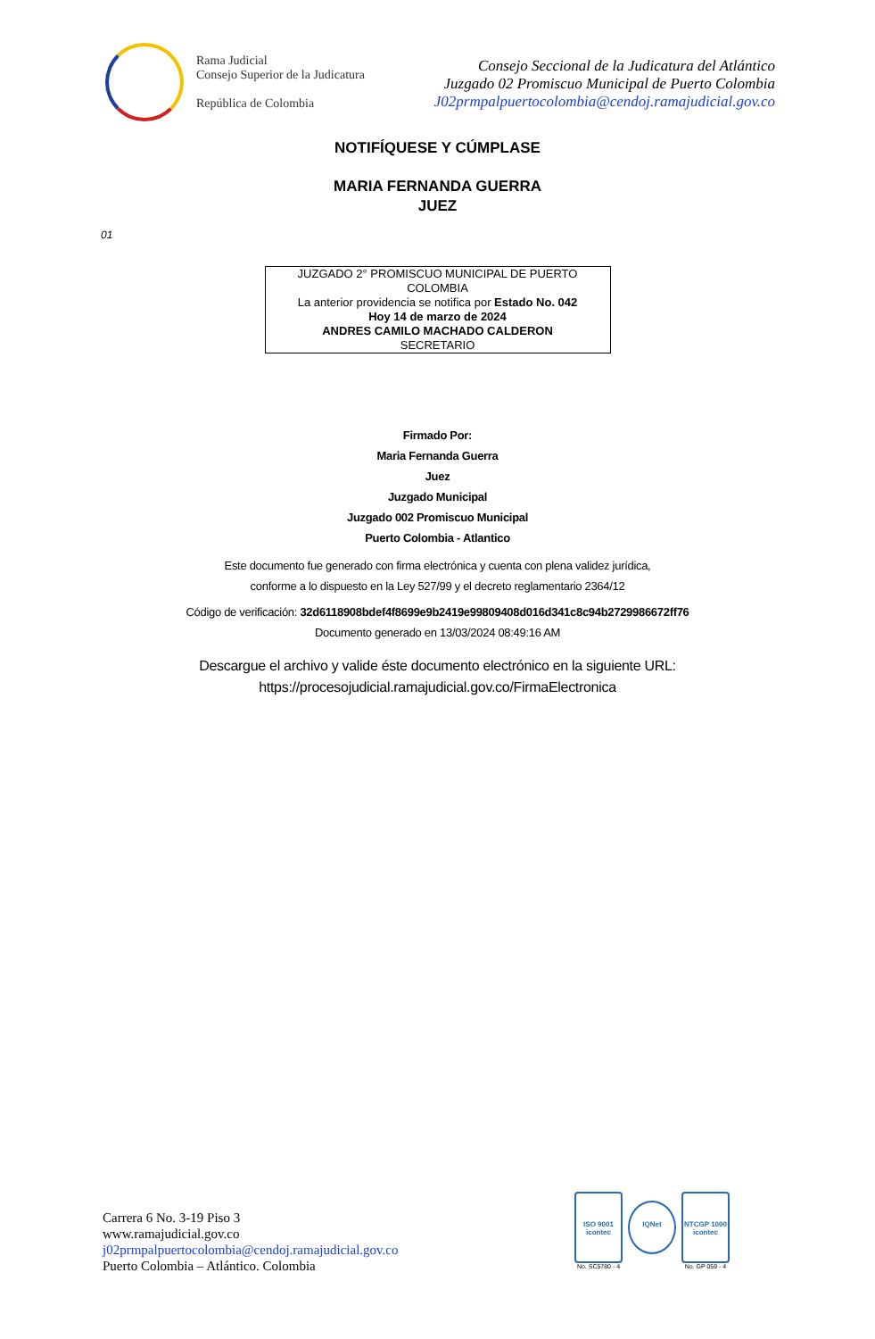Rama Judicial
Consejo Superior de la Judicatura
República de Colombia
Consejo Seccional de la Judicatura del Atlántico
Juzgado 02 Promiscuo Municipal de Puerto Colombia
J02prmpalpuertocolombia@cendoj.ramajudicial.gov.co
NOTIFÍQUESE Y CÚMPLASE
MARIA FERNANDA GUERRA
JUEZ
01
JUZGADO 2° PROMISCUO MUNICIPAL DE PUERTO COLOMBIA
La anterior providencia se notifica por Estado No. 042
Hoy 14 de marzo de 2024
ANDRES CAMILO MACHADO CALDERON
SECRETARIO
Firmado Por:
Maria Fernanda Guerra
Juez
Juzgado Municipal
Juzgado 002 Promiscuo Municipal
Puerto Colombia - Atlantico
Este documento fue generado con firma electrónica y cuenta con plena validez jurídica,
conforme a lo dispuesto en la Ley 527/99 y el decreto reglamentario 2364/12
Código de verificación: 32d6118908bdef4f8699e9b2419e99809408d016d341c8c94b2729986672ff76
Documento generado en 13/03/2024 08:49:16 AM
Descargue el archivo y valide éste documento electrónico en la siguiente URL:
https://procesojudicial.ramajudicial.gov.co/FirmaElectronica
Carrera 6 No. 3-19 Piso 3
www.ramajudicial.gov.co
j02prmpalpuertocolombia@cendoj.ramajudicial.gov.co
Puerto Colombia – Atlántico. Colombia
ISO 9001
icontec
No. SC5780 - 4
IQNet
NTCGP 1000
icontec
No. GP 059 - 4